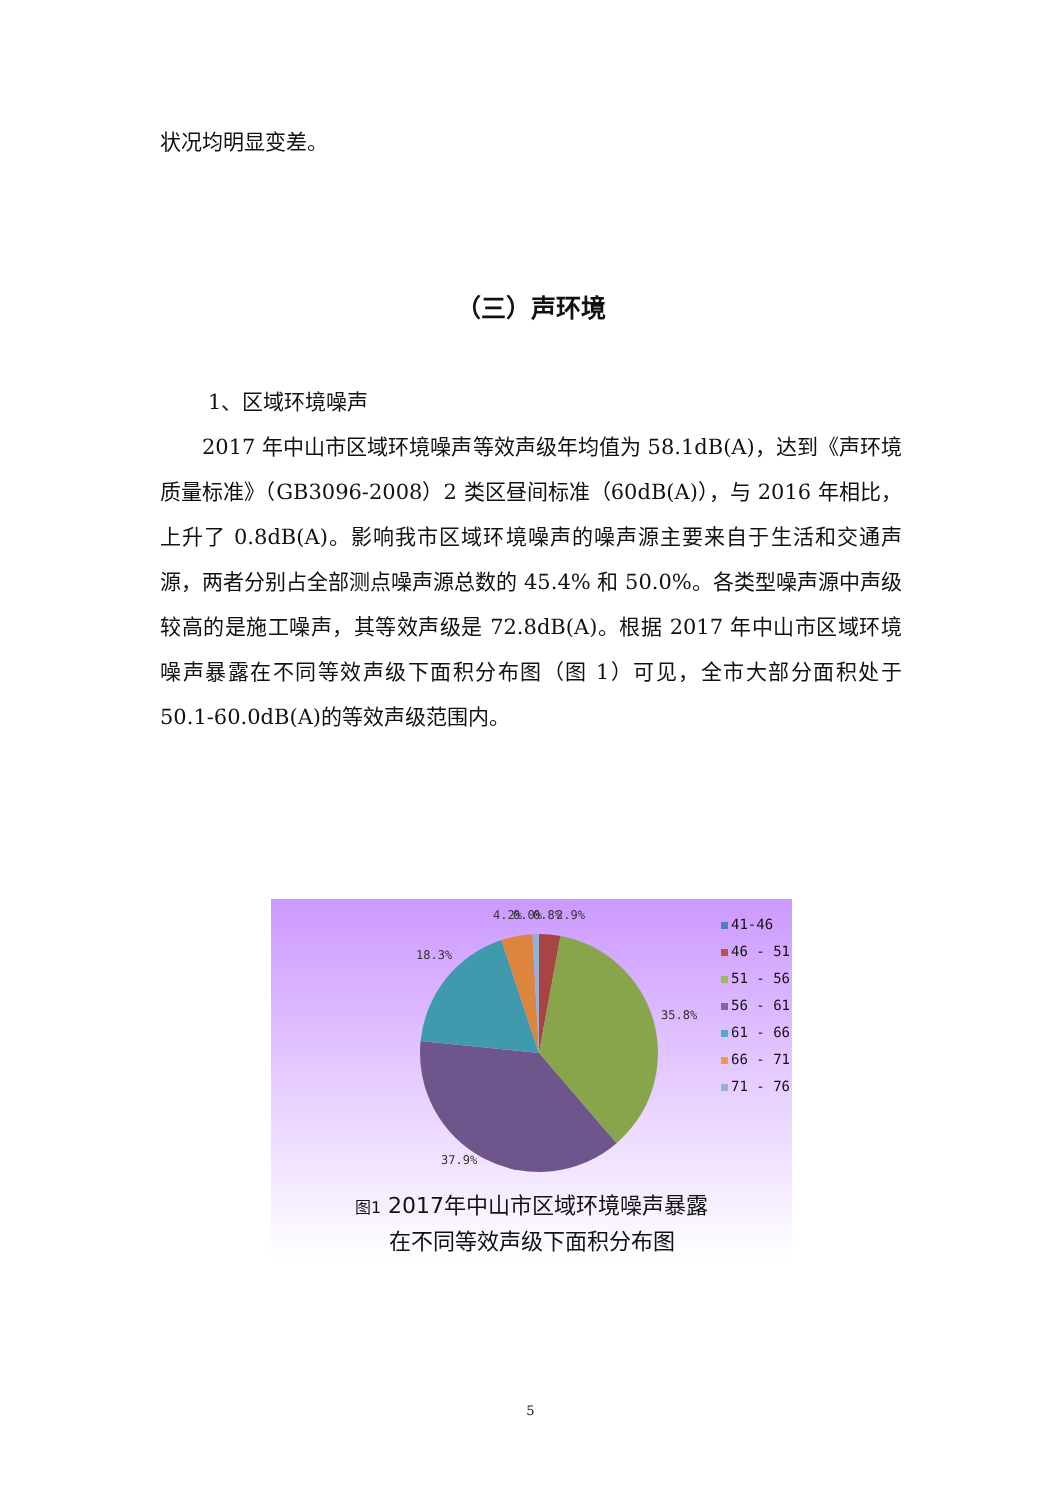状况均明显变差。
（三）声环境
1、区域环境噪声
2017 年中山市区域环境噪声等效声级年均值为 58.1dB(A)，达到《声环境质量标准》（GB3096-2008）2 类区昼间标准（60dB(A)），与 2016 年相比，上升了 0.8dB(A)。影响我市区域环境噪声的噪声源主要来自于生活和交通声源，两者分别占全部测点噪声源总数的 45.4% 和 50.0%。各类型噪声源中声级较高的是施工噪声，其等效声级是 72.8dB(A)。根据 2017 年中山市区域环境噪声暴露在不同等效声级下面积分布图（图 1）可见，全市大部分面积处于 50.1-60.0dB(A)的等效声级范围内。
4.2%
0.0%
0.8%
2.9%
18.3%
35.8%
37.9%
41-46
46 - 51
51 - 56
56 - 61
61 - 66
66 - 71
71 - 76
图1 2017年中山市区域环境噪声暴露
在不同等效声级下面积分布图
5